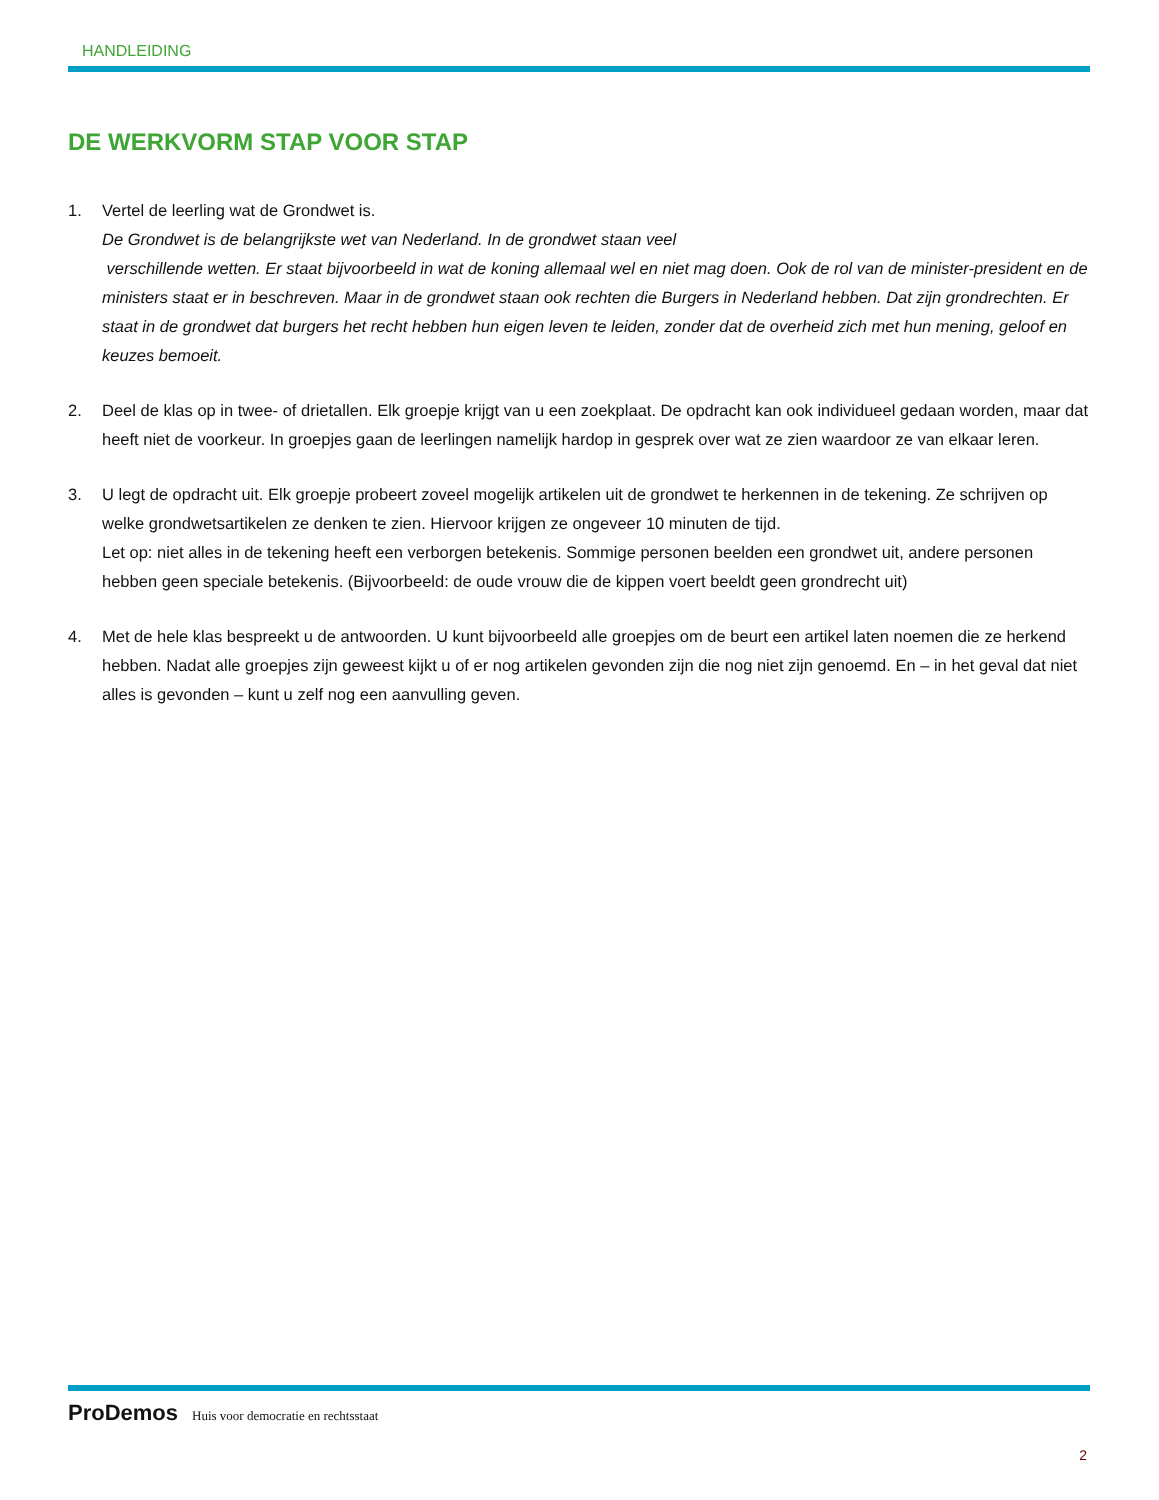HANDLEIDING
DE WERKVORM STAP VOOR STAP
1. Vertel de leerling wat de Grondwet is.
De Grondwet is de belangrijkste wet van Nederland. In de grondwet staan veel
verschillende wetten. Er staat bijvoorbeeld in wat de koning allemaal wel en niet mag doen. Ook de rol van de minister-president en de ministers staat er in beschreven. Maar in de grondwet staan ook rechten die Burgers in Nederland hebben. Dat zijn grondrechten. Er staat in de grondwet dat burgers het recht hebben hun eigen leven te leiden, zonder dat de overheid zich met hun mening, geloof en keuzes bemoeit.
2. Deel de klas op in twee- of drietallen. Elk groepje krijgt van u een zoekplaat. De opdracht kan ook individueel gedaan worden, maar dat heeft niet de voorkeur. In groepjes gaan de leerlingen namelijk hardop in gesprek over wat ze zien waardoor ze van elkaar leren.
3. U legt de opdracht uit. Elk groepje probeert zoveel mogelijk artikelen uit de grondwet te herkennen in de tekening. Ze schrijven op welke grondwetsartikelen ze denken te zien. Hiervoor krijgen ze ongeveer 10 minuten de tijd.
Let op: niet alles in de tekening heeft een verborgen betekenis. Sommige personen beelden een grondwet uit, andere personen hebben geen speciale betekenis. (Bijvoorbeeld: de oude vrouw die de kippen voert beeldt geen grondrecht uit)
4. Met de hele klas bespreekt u de antwoorden. U kunt bijvoorbeeld alle groepjes om de beurt een artikel laten noemen die ze herkend hebben. Nadat alle groepjes zijn geweest kijkt u of er nog artikelen gevonden zijn die nog niet zijn genoemd. En – in het geval dat niet alles is gevonden – kunt u zelf nog een aanvulling geven.
ProDemos Huis voor democratie en rechtsstaat
2